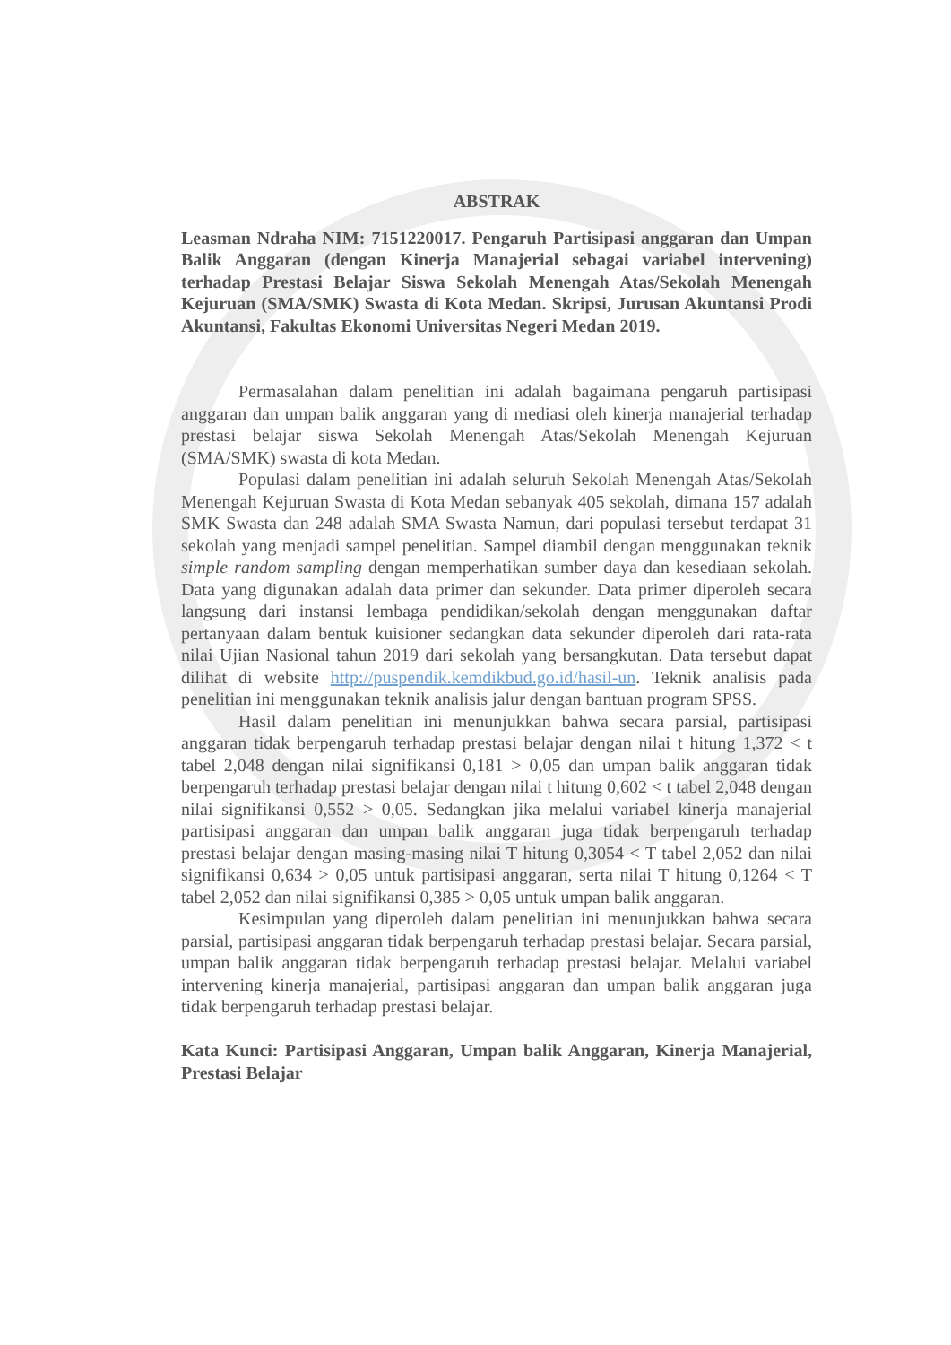ABSTRAK
Leasman Ndraha NIM: 7151220017. Pengaruh Partisipasi anggaran dan Umpan Balik Anggaran (dengan Kinerja Manajerial sebagai variabel intervening) terhadap Prestasi Belajar Siswa Sekolah Menengah Atas/Sekolah Menengah Kejuruan (SMA/SMK) Swasta di Kota Medan. Skripsi, Jurusan Akuntansi Prodi Akuntansi, Fakultas Ekonomi Universitas Negeri Medan 2019.
Permasalahan dalam penelitian ini adalah bagaimana pengaruh partisipasi anggaran dan umpan balik anggaran yang di mediasi oleh kinerja manajerial terhadap prestasi belajar siswa Sekolah Menengah Atas/Sekolah Menengah Kejuruan (SMA/SMK) swasta di kota Medan.
Populasi dalam penelitian ini adalah seluruh Sekolah Menengah Atas/Sekolah Menengah Kejuruan Swasta di Kota Medan sebanyak 405 sekolah, dimana 157 adalah SMK Swasta dan 248 adalah SMA Swasta Namun, dari populasi tersebut terdapat 31 sekolah yang menjadi sampel penelitian. Sampel diambil dengan menggunakan teknik simple random sampling dengan memperhatikan sumber daya dan kesediaan sekolah. Data yang digunakan adalah data primer dan sekunder. Data primer diperoleh secara langsung dari instansi lembaga pendidikan/sekolah dengan menggunakan daftar pertanyaan dalam bentuk kuisioner sedangkan data sekunder diperoleh dari rata-rata nilai Ujian Nasional tahun 2019 dari sekolah yang bersangkutan. Data tersebut dapat dilihat di website http://puspendik.kemdikbud.go.id/hasil-un. Teknik analisis pada penelitian ini menggunakan teknik analisis jalur dengan bantuan program SPSS.
Hasil dalam penelitian ini menunjukkan bahwa secara parsial, partisipasi anggaran tidak berpengaruh terhadap prestasi belajar dengan nilai t hitung 1,372 < t tabel 2,048 dengan nilai signifikansi 0,181 > 0,05 dan umpan balik anggaran tidak berpengaruh terhadap prestasi belajar dengan nilai t hitung 0,602 < t tabel 2,048 dengan nilai signifikansi 0,552 > 0,05. Sedangkan jika melalui variabel kinerja manajerial partisipasi anggaran dan umpan balik anggaran juga tidak berpengaruh terhadap prestasi belajar dengan masing-masing nilai T hitung 0,3054 < T tabel 2,052 dan nilai signifikansi 0,634 > 0,05 untuk partisipasi anggaran, serta nilai T hitung 0,1264 < T tabel 2,052 dan nilai signifikansi 0,385 > 0,05 untuk umpan balik anggaran.
Kesimpulan yang diperoleh dalam penelitian ini menunjukkan bahwa secara parsial, partisipasi anggaran tidak berpengaruh terhadap prestasi belajar. Secara parsial, umpan balik anggaran tidak berpengaruh terhadap prestasi belajar. Melalui variabel intervening kinerja manajerial, partisipasi anggaran dan umpan balik anggaran juga tidak berpengaruh terhadap prestasi belajar.
Kata Kunci: Partisipasi Anggaran, Umpan balik Anggaran, Kinerja Manajerial, Prestasi Belajar